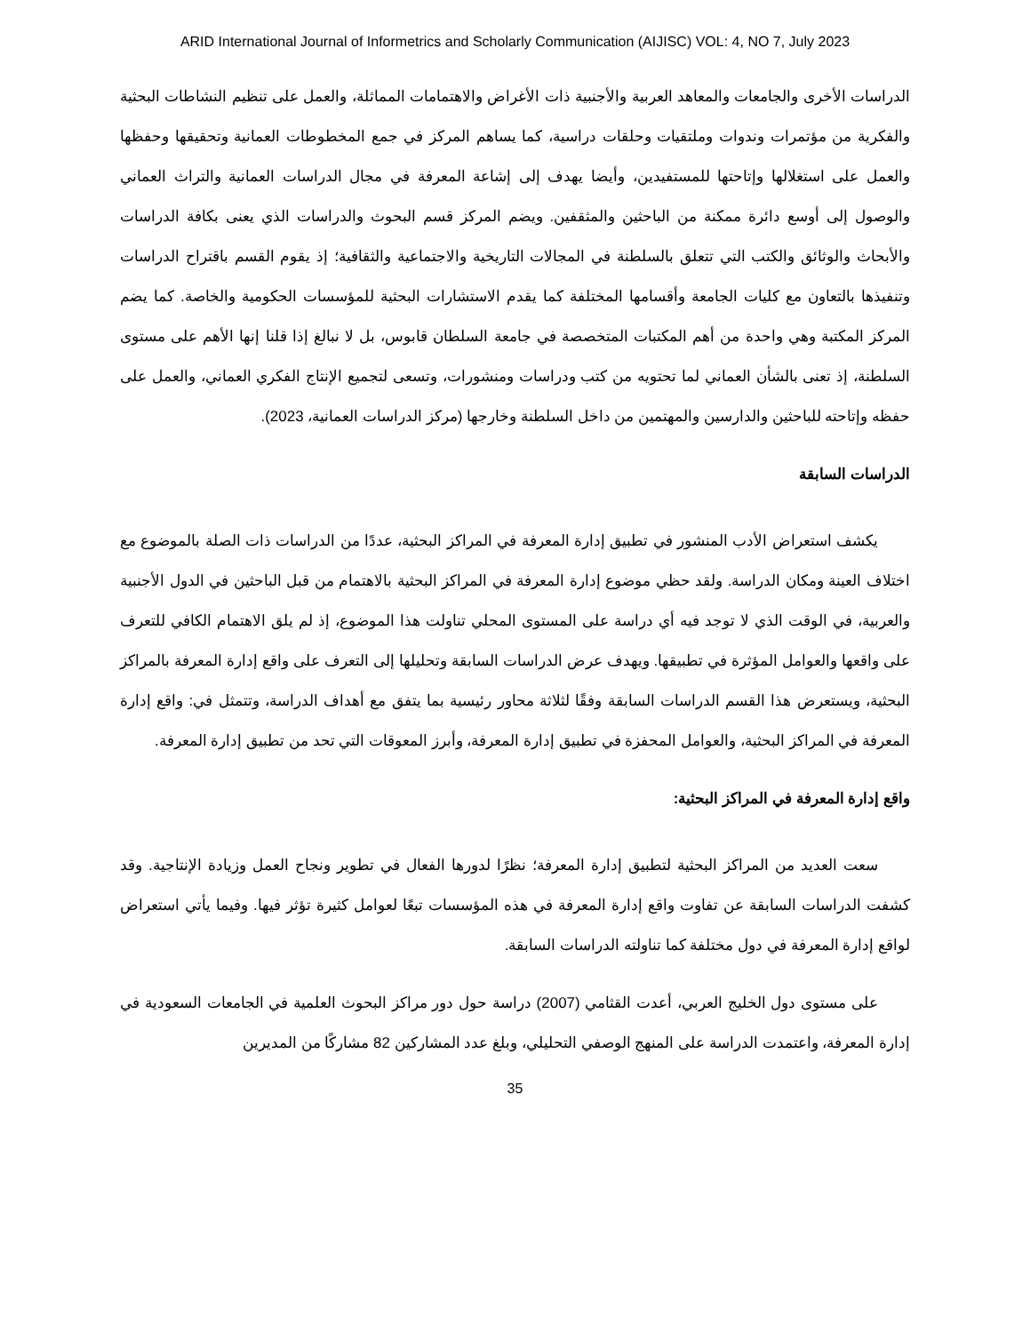ARID International Journal of Informetrics and Scholarly Communication (AIJISC) VOL: 4, NO 7, July 2023
الدراسات الأخرى والجامعات والمعاهد العربية والأجنبية ذات الأغراض والاهتمامات المماثلة، والعمل على تنظيم النشاطات البحثية والفكرية من مؤتمرات وندوات وملتقيات وحلقات دراسية، كما يساهم المركز في جمع المخطوطات العمانية وتحقيقها وحفظها والعمل على استغلالها وإتاحتها للمستفيدين، وأيضا يهدف إلى إشاعة المعرفة في مجال الدراسات العمانية والتراث العماني والوصول إلى أوسع دائرة ممكنة من الباحثين والمثقفين. ويضم المركز قسم البحوث والدراسات الذي يعنى بكافة الدراسات والأبحاث والوثائق والكتب التي تتعلق بالسلطنة في المجالات التاريخية والاجتماعية والثقافية؛ إذ يقوم القسم باقتراح الدراسات وتنفيذها بالتعاون مع كليات الجامعة وأقسامها المختلفة كما يقدم الاستشارات البحثية للمؤسسات الحكومية والخاصة. كما يضم المركز المكتبة وهي واحدة من أهم المكتبات المتخصصة في جامعة السلطان قابوس، بل لا نبالغ إذا قلنا إنها الأهم على مستوى السلطنة، إذ تعنى بالشأن العماني لما تحتويه من كتب ودراسات ومنشورات، وتسعى لتجميع الإنتاج الفكري العماني، والعمل على حفظه وإتاحته للباحثين والدارسين والمهتمين من داخل السلطنة وخارجها (مركز الدراسات العمانية، 2023).
الدراسات السابقة
يكشف استعراض الأدب المنشور في تطبيق إدارة المعرفة في المراكز البحثية، عددًا من الدراسات ذات الصلة بالموضوع مع اختلاف العينة ومكان الدراسة. ولقد حظي موضوع إدارة المعرفة في المراكز البحثية بالاهتمام من قبل الباحثين في الدول الأجنبية والعربية، في الوقت الذي لا توجد فيه أي دراسة على المستوى المحلي تناولت هذا الموضوع، إذ لم يلق الاهتمام الكافي للتعرف على واقعها والعوامل المؤثرة في تطبيقها. ويهدف عرض الدراسات السابقة وتحليلها إلى التعرف على واقع إدارة المعرفة بالمراكز البحثية، ويستعرض هذا القسم الدراسات السابقة وفقًا لثلاثة محاور رئيسية بما يتفق مع أهداف الدراسة، وتتمثل في: واقع إدارة المعرفة في المراكز البحثية، والعوامل المحفزة في تطبيق إدارة المعرفة، وأبرز المعوقات التي تحد من تطبيق إدارة المعرفة.
واقع إدارة المعرفة في المراكز البحثية:
سعت العديد من المراكز البحثية لتطبيق إدارة المعرفة؛ نظرًا لدورها الفعال في تطوير ونجاح العمل وزيادة الإنتاجية. وقد كشفت الدراسات السابقة عن تفاوت واقع إدارة المعرفة في هذه المؤسسات تبعًا لعوامل كثيرة تؤثر فيها. وفيما يأتي استعراض لواقع إدارة المعرفة في دول مختلفة كما تناولته الدراسات السابقة.
على مستوى دول الخليج العربي، أعدت القثامي (2007) دراسة حول دور مراكز البحوث العلمية في الجامعات السعودية في إدارة المعرفة، واعتمدت الدراسة على المنهج الوصفي التحليلي، وبلغ عدد المشاركين 82 مشاركًا من المديرين
35